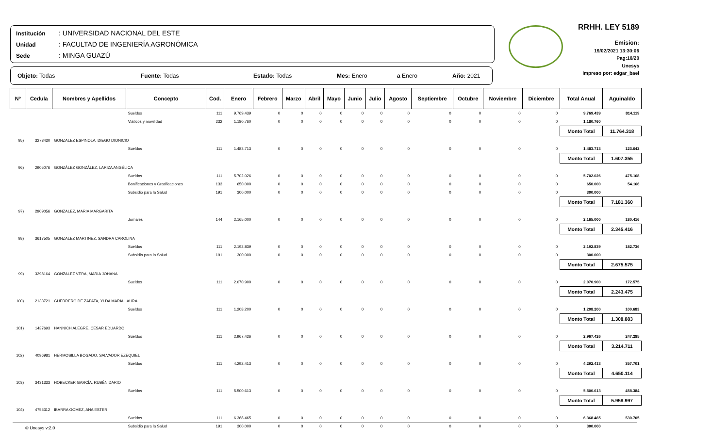Institución: UNIVERSIDAD NACIONAL DEL ESTE
Unidad: FACULTAD DE INGENIERÍA AGRONÓMICA
Sede: MINGA GUAZÚ
RRHH. LEY 5189
Emision:
19/02/2021 13:30:06
Pag:10/20
Unesys
Impreso por: edgar_bael
Objeto: Todas Fuente: Todas Estado: Todas Mes: Enero a Enero Año: 2021
| Nº | Cedula | Nombres y Apellidos | Concepto | Cod. | Enero | Febrero | Marzo | Abril | Mayo | Junio | Julio | Agosto | Septiembre | Octubre | Noviembre | Diciembre | Total Anual | Aguinaldo |
| --- | --- | --- | --- | --- | --- | --- | --- | --- | --- | --- | --- | --- | --- | --- | --- | --- | --- | --- |
| | | | Sueldos | 111 | 9.769.439 | 0 | 0 | 0 | 0 | 0 | 0 | 0 | 0 | 0 | 0 | 0 | 9.769.439 | 814.119 |
| | | | Viáticos y movilidad | 232 | 1.180.760 | 0 | 0 | 0 | 0 | 0 | 0 | 0 | 0 | 0 | 0 | 0 | 1.180.760 | |
| | | | | | | | | | | | | | | | | | Monto Total | 11.764.318 |
| 95) | 3273430 | GONZALEZ ESPINOLA, DIEGO DIONICIO | | | | | | | | | | | | | | | | |
| | | | Sueldos | 111 | 1.483.713 | 0 | 0 | 0 | 0 | 0 | 0 | 0 | 0 | 0 | 0 | 0 | 1.483.713 | 123.642 |
| | | | | | | | | | | | | | | | | | Monto Total | 1.607.355 |
| 96) | 2905076 | GONZÁLEZ GONZÁLEZ, LARIZA ANGÉLICA | | | | | | | | | | | | | | | | |
| | | | Sueldos | 111 | 5.702.026 | 0 | 0 | 0 | 0 | 0 | 0 | 0 | 0 | 0 | 0 | 0 | 5.702.026 | 475.168 |
| | | | Bonificaciones y Gratificaciones | 133 | 650.000 | 0 | 0 | 0 | 0 | 0 | 0 | 0 | 0 | 0 | 0 | 0 | 650.000 | 54.166 |
| | | | Subsidio para la Salud | 191 | 300.000 | 0 | 0 | 0 | 0 | 0 | 0 | 0 | 0 | 0 | 0 | 0 | 300.000 | |
| | | | | | | | | | | | | | | | | | Monto Total | 7.181.360 |
| 97) | 2909056 | GONZALEZ, MARIA MARGARITA | | | | | | | | | | | | | | | | |
| | | | Jornales | 144 | 2.165.000 | 0 | 0 | 0 | 0 | 0 | 0 | 0 | 0 | 0 | 0 | 0 | 2.165.000 | 180.416 |
| | | | | | | | | | | | | | | | | | Monto Total | 2.345.416 |
| 98) | 3617505 | GONZALEZ MARTINEZ, SANDRA CAROLINA | | | | | | | | | | | | | | | | |
| | | | Sueldos | 111 | 2.192.839 | 0 | 0 | 0 | 0 | 0 | 0 | 0 | 0 | 0 | 0 | 0 | 2.192.839 | 182.736 |
| | | | Subsidio para la Salud | 191 | 300.000 | 0 | 0 | 0 | 0 | 0 | 0 | 0 | 0 | 0 | 0 | 0 | 300.000 | |
| | | | | | | | | | | | | | | | | | Monto Total | 2.675.575 |
| 99) | 3298164 | GONZALEZ VERA, MARIA JOHANA | | | | | | | | | | | | | | | | |
| | | | Sueldos | 111 | 2.070.900 | 0 | 0 | 0 | 0 | 0 | 0 | 0 | 0 | 0 | 0 | 0 | 2.070.900 | 172.575 |
| | | | | | | | | | | | | | | | | | Monto Total | 2.243.475 |
| 100) | 2133721 | GUERRERO DE ZAPATA, YLDA MARIA LAURA | | | | | | | | | | | | | | | | |
| | | | Sueldos | 111 | 1.208.200 | 0 | 0 | 0 | 0 | 0 | 0 | 0 | 0 | 0 | 0 | 0 | 1.208.200 | 100.683 |
| | | | | | | | | | | | | | | | | | Monto Total | 1.308.883 |
| 101) | 1437693 | HANNICH ALEGRE, CESAR EDUARDO | | | | | | | | | | | | | | | | |
| | | | Sueldos | 111 | 2.967.426 | 0 | 0 | 0 | 0 | 0 | 0 | 0 | 0 | 0 | 0 | 0 | 2.967.426 | 247.285 |
| | | | | | | | | | | | | | | | | | Monto Total | 3.214.711 |
| 102) | 4096981 | HERMOSILLA BOGADO, SALVADOR EZEQUIEL | | | | | | | | | | | | | | | | |
| | | | Sueldos | 111 | 4.292.413 | 0 | 0 | 0 | 0 | 0 | 0 | 0 | 0 | 0 | 0 | 0 | 4.292.413 | 357.701 |
| | | | | | | | | | | | | | | | | | Monto Total | 4.650.114 |
| 103) | 3431333 | HOBECKER GARCÍA, RUBÉN DARIO | | | | | | | | | | | | | | | | |
| | | | Sueldos | 111 | 5.500.613 | 0 | 0 | 0 | 0 | 0 | 0 | 0 | 0 | 0 | 0 | 0 | 5.500.613 | 458.384 |
| | | | | | | | | | | | | | | | | | Monto Total | 5.958.997 |
| 104) | 4755312 | IBARRA GOMEZ, ANA ESTER | | | | | | | | | | | | | | | | |
| | | | Sueldos | 111 | 6.368.465 | 0 | 0 | 0 | 0 | 0 | 0 | 0 | 0 | 0 | 0 | 0 | 6.368.465 | 530.705 |
| | | | Subsidio para la Salud | 191 | 300.000 | 0 | 0 | 0 | 0 | 0 | 0 | 0 | 0 | 0 | 0 | 0 | 300.000 | |
© Unesys v:2.0